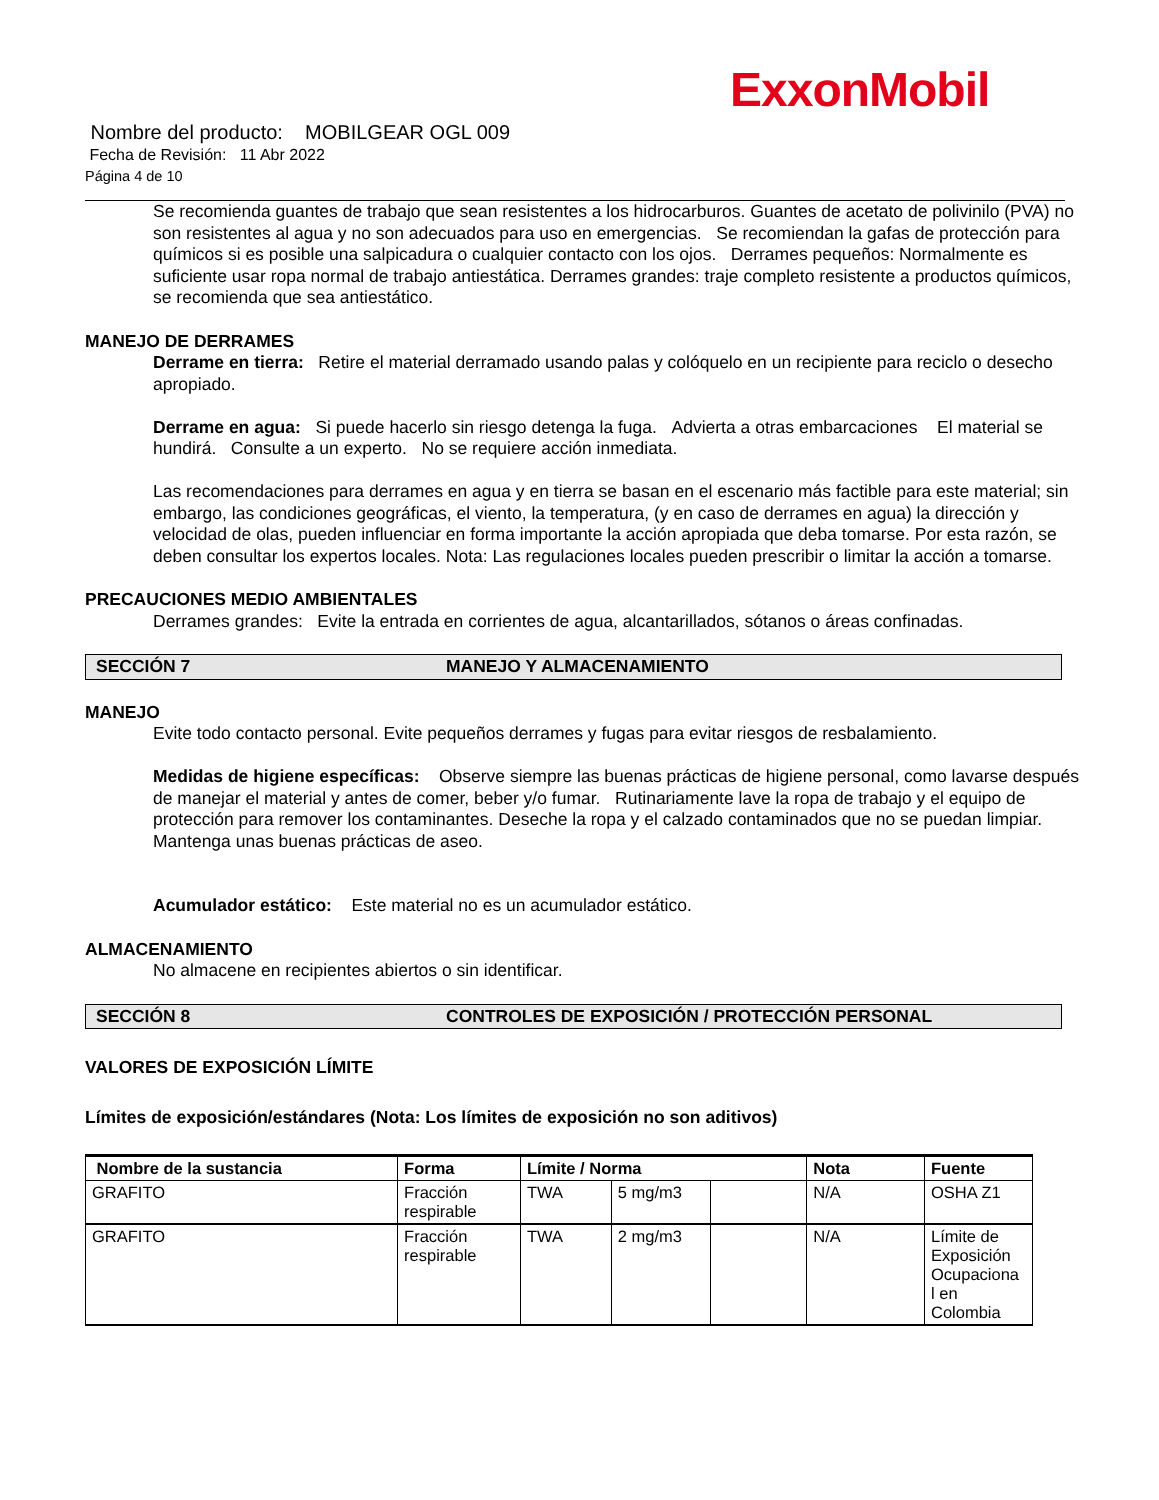ExxonMobil
Nombre del producto: MOBILGEAR OGL 009
Fecha de Revisión: 11 Abr 2022
Página 4 de 10
Se recomienda guantes de trabajo que sean resistentes a los hidrocarburos. Guantes de acetato de polivinilo (PVA) no son resistentes al agua y no son adecuados para uso en emergencias. Se recomiendan la gafas de protección para químicos si es posible una salpicadura o cualquier contacto con los ojos. Derrames pequeños: Normalmente es suficiente usar ropa normal de trabajo antiestática. Derrames grandes: traje completo resistente a productos químicos, se recomienda que sea antiestático.
MANEJO DE DERRAMES
Derrame en tierra: Retire el material derramado usando palas y colóquelo en un recipiente para reciclo o desecho apropiado.
Derrame en agua: Si puede hacerlo sin riesgo detenga la fuga. Advierta a otras embarcaciones El material se hundirá. Consulte a un experto. No se requiere acción inmediata.
Las recomendaciones para derrames en agua y en tierra se basan en el escenario más factible para este material; sin embargo, las condiciones geográficas, el viento, la temperatura, (y en caso de derrames en agua) la dirección y velocidad de olas, pueden influenciar en forma importante la acción apropiada que deba tomarse. Por esta razón, se deben consultar los expertos locales. Nota: Las regulaciones locales pueden prescribir o limitar la acción a tomarse.
PRECAUCIONES MEDIO AMBIENTALES
Derrames grandes: Evite la entrada en corrientes de agua, alcantarillados, sótanos o áreas confinadas.
SECCIÓN 7 MANEJO Y ALMACENAMIENTO
MANEJO
Evite todo contacto personal. Evite pequeños derrames y fugas para evitar riesgos de resbalamiento.
Medidas de higiene específicas: Observe siempre las buenas prácticas de higiene personal, como lavarse después de manejar el material y antes de comer, beber y/o fumar. Rutinariamente lave la ropa de trabajo y el equipo de protección para remover los contaminantes. Deseche la ropa y el calzado contaminados que no se puedan limpiar. Mantenga unas buenas prácticas de aseo.
Acumulador estático: Este material no es un acumulador estático.
ALMACENAMIENTO
No almacene en recipientes abiertos o sin identificar.
SECCIÓN 8 CONTROLES DE EXPOSICIÓN / PROTECCIÓN PERSONAL
VALORES DE EXPOSICIÓN LÍMITE
Límites de exposición/estándares (Nota: Los límites de exposición no son aditivos)
| Nombre de la sustancia | Forma | Límite / Norma | | | Nota | Fuente |
| --- | --- | --- | --- | --- | --- | --- |
| GRAFITO | Fracción respirable | TWA | 5 mg/m3 | | N/A | OSHA Z1 |
| GRAFITO | Fracción respirable | TWA | 2 mg/m3 | | N/A | Límite de Exposición Ocupaciona l en Colombia |